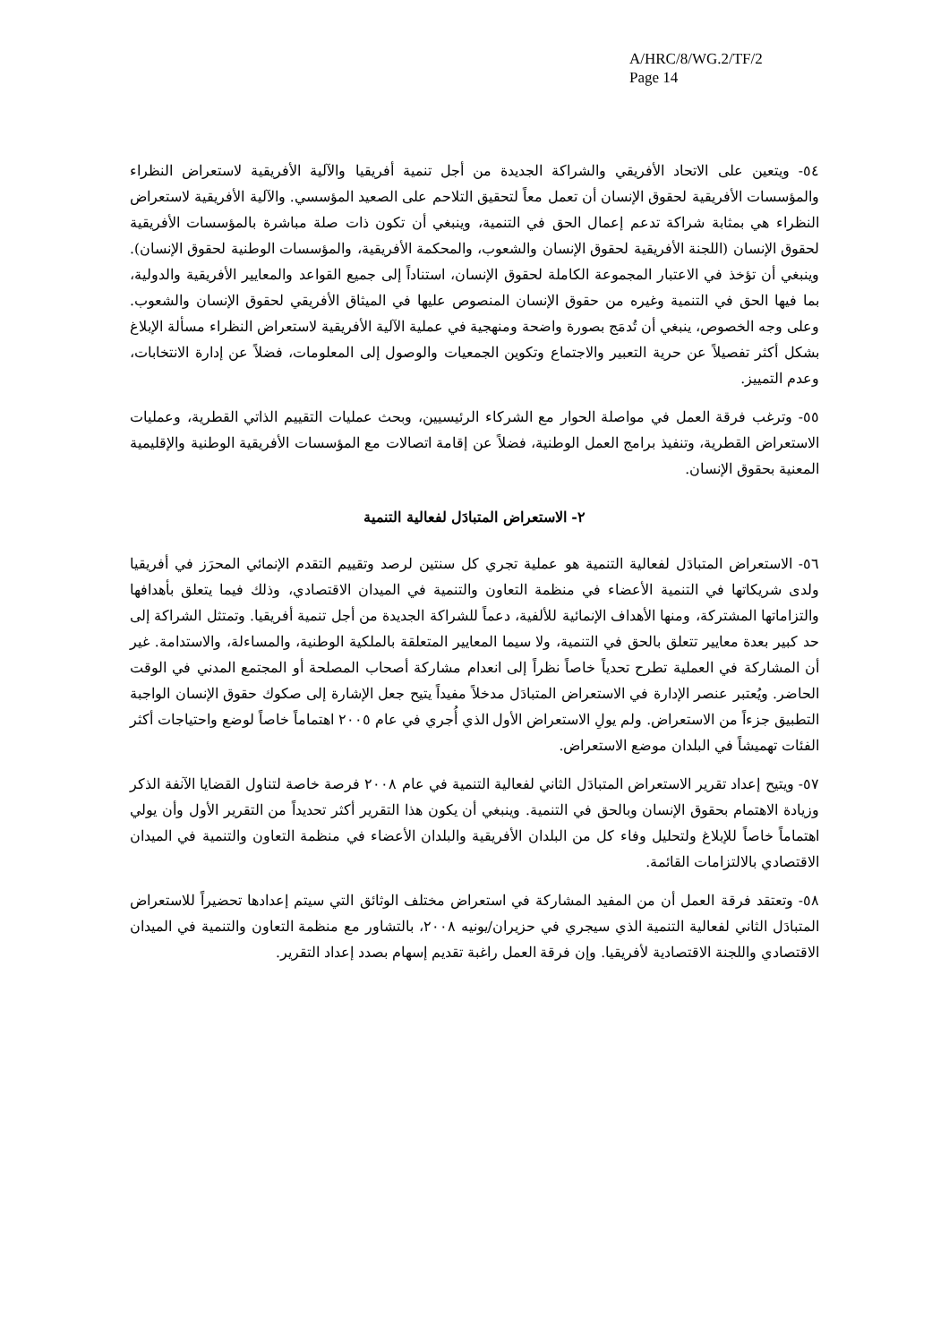A/HRC/8/WG.2/TF/2
Page 14
٥٤- ويتعين على الاتحاد الأفريقي والشراكة الجديدة من أجل تنمية أفريقيا والآلية الأفريقية لاستعراض النظراء والمؤسسات الأفريقية لحقوق الإنسان أن تعمل معاً لتحقيق التلاحم على الصعيد المؤسسي. والآلية الأفريقية لاستعراض النظراء هي بمثابة شراكة تدعم إعمال الحق في التنمية، وينبغي أن تكون ذات صلة مباشرة بالمؤسسات الأفريقية لحقوق الإنسان (اللجنة الأفريقية لحقوق الإنسان والشعوب، والمحكمة الأفريقية، والمؤسسات الوطنية لحقوق الإنسان). وينبغي أن تؤخذ في الاعتبار المجموعة الكاملة لحقوق الإنسان، استناداً إلى جميع القواعد والمعايير الأفريقية والدولية، بما فيها الحق في التنمية وغيره من حقوق الإنسان المنصوص عليها في الميثاق الأفريقي لحقوق الإنسان والشعوب. وعلى وجه الخصوص، ينبغي أن تُدمَج بصورة واضحة ومنهجية في عملية الآلية الأفريقية لاستعراض النظراء مسألة الإبلاغ بشكل أكثر تفصيلاً عن حرية التعبير والاجتماع وتكوين الجمعيات والوصول إلى المعلومات، فضلاً عن إدارة الانتخابات، وعدم التمييز.
٥٥- وترغب فرقة العمل في مواصلة الحوار مع الشركاء الرئيسيين، وبحث عمليات التقييم الذاتي القطرية، وعمليات الاستعراض القطرية، وتنفيذ برامج العمل الوطنية، فضلاً عن إقامة اتصالات مع المؤسسات الأفريقية الوطنية والإقليمية المعنية بحقوق الإنسان.
٢- الاستعراض المتبادَل لفعالية التنمية
٥٦- الاستعراض المتبادَل لفعالية التنمية هو عملية تجري كل سنتين لرصد وتقييم التقدم الإنمائي المحرَز في أفريقيا ولدى شريكاتها في التنمية الأعضاء في منظمة التعاون والتنمية في الميدان الاقتصادي، وذلك فيما يتعلق بأهدافها والتزاماتها المشتركة، ومنها الأهداف الإنمائية للألفية، دعماً للشراكة الجديدة من أجل تنمية أفريقيا. وتمتثل الشراكة إلى حد كبير بعدة معايير تتعلق بالحق في التنمية، ولا سيما المعايير المتعلقة بالملكية الوطنية، والمساءلة، والاستدامة. غير أن المشاركة في العملية تطرح تحدياً خاصاً نظراً إلى انعدام مشاركة أصحاب المصلحة أو المجتمع المدني في الوقت الحاضر. ويُعتبر عنصر الإدارة في الاستعراض المتبادَل مدخلاً مفيداً يتيح جعل الإشارة إلى صكوك حقوق الإنسان الواجبة التطبيق جزءاً من الاستعراض. ولم يولِ الاستعراض الأول الذي أُجري في عام ٢٠٠٥ اهتماماً خاصاً لوضع واحتياجات أكثر الفئات تهميشاً في البلدان موضع الاستعراض.
٥٧- ويتيح إعداد تقرير الاستعراض المتبادَل الثاني لفعالية التنمية في عام ٢٠٠٨ فرصة خاصة لتناول القضايا الآنفة الذكر وزيادة الاهتمام بحقوق الإنسان وبالحق في التنمية. وينبغي أن يكون هذا التقرير أكثر تحديداً من التقرير الأول وأن يولي اهتماماً خاصاً للإبلاغ ولتحليل وفاء كل من البلدان الأفريقية والبلدان الأعضاء في منظمة التعاون والتنمية في الميدان الاقتصادي بالالتزامات القائمة.
٥٨- وتعتقد فرقة العمل أن من المفيد المشاركة في استعراض مختلف الوثائق التي سيتم إعدادها تحضيراً للاستعراض المتبادَل الثاني لفعالية التنمية الذي سيجري في حزيران/يونيه ٢٠٠٨، بالتشاور مع منظمة التعاون والتنمية في الميدان الاقتصادي واللجنة الاقتصادية لأفريقيا. وإن فرقة العمل راغبة تقديم إسهام بصدد إعداد التقرير.